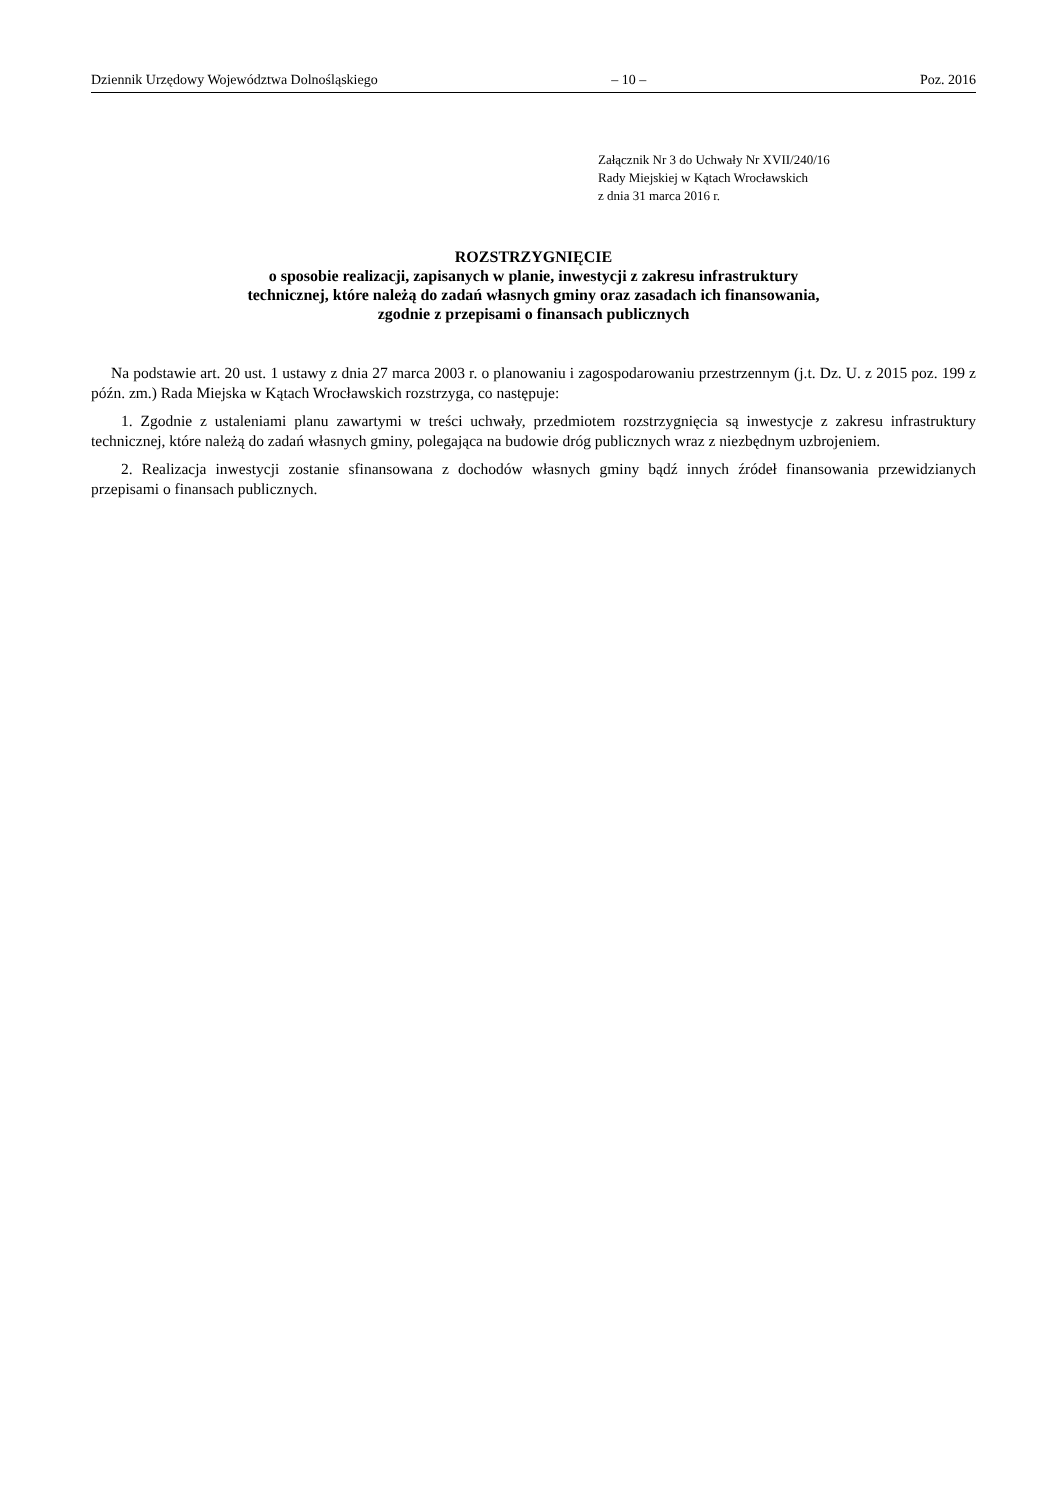Dziennik Urzędowy Województwa Dolnośląskiego – 10 – Poz. 2016
Załącznik Nr 3 do Uchwały Nr XVII/240/16
Rady Miejskiej w Kątach Wrocławskich
z dnia 31 marca 2016 r.
ROZSTRZYGNIĘCIE
o sposobie realizacji, zapisanych w planie, inwestycji z zakresu infrastruktury
technicznej, które należą do zadań własnych gminy oraz zasadach ich finansowania,
zgodnie z przepisami o finansach publicznych
Na podstawie art. 20 ust. 1 ustawy z dnia 27 marca 2003 r. o planowaniu i zagospodarowaniu przestrzennym (j.t. Dz. U. z 2015 poz. 199 z późn. zm.) Rada Miejska w Kątach Wrocławskich rozstrzyga, co następuje:
1. Zgodnie z ustaleniami planu zawartymi w treści uchwały, przedmiotem rozstrzygnięcia są inwestycje z zakresu infrastruktury technicznej, które należą do zadań własnych gminy, polegająca na budowie dróg publicznych wraz z niezbędnym uzbrojeniem.
2. Realizacja inwestycji zostanie sfinansowana z dochodów własnych gminy bądź innych źródeł finansowania przewidzianych przepisami o finansach publicznych.